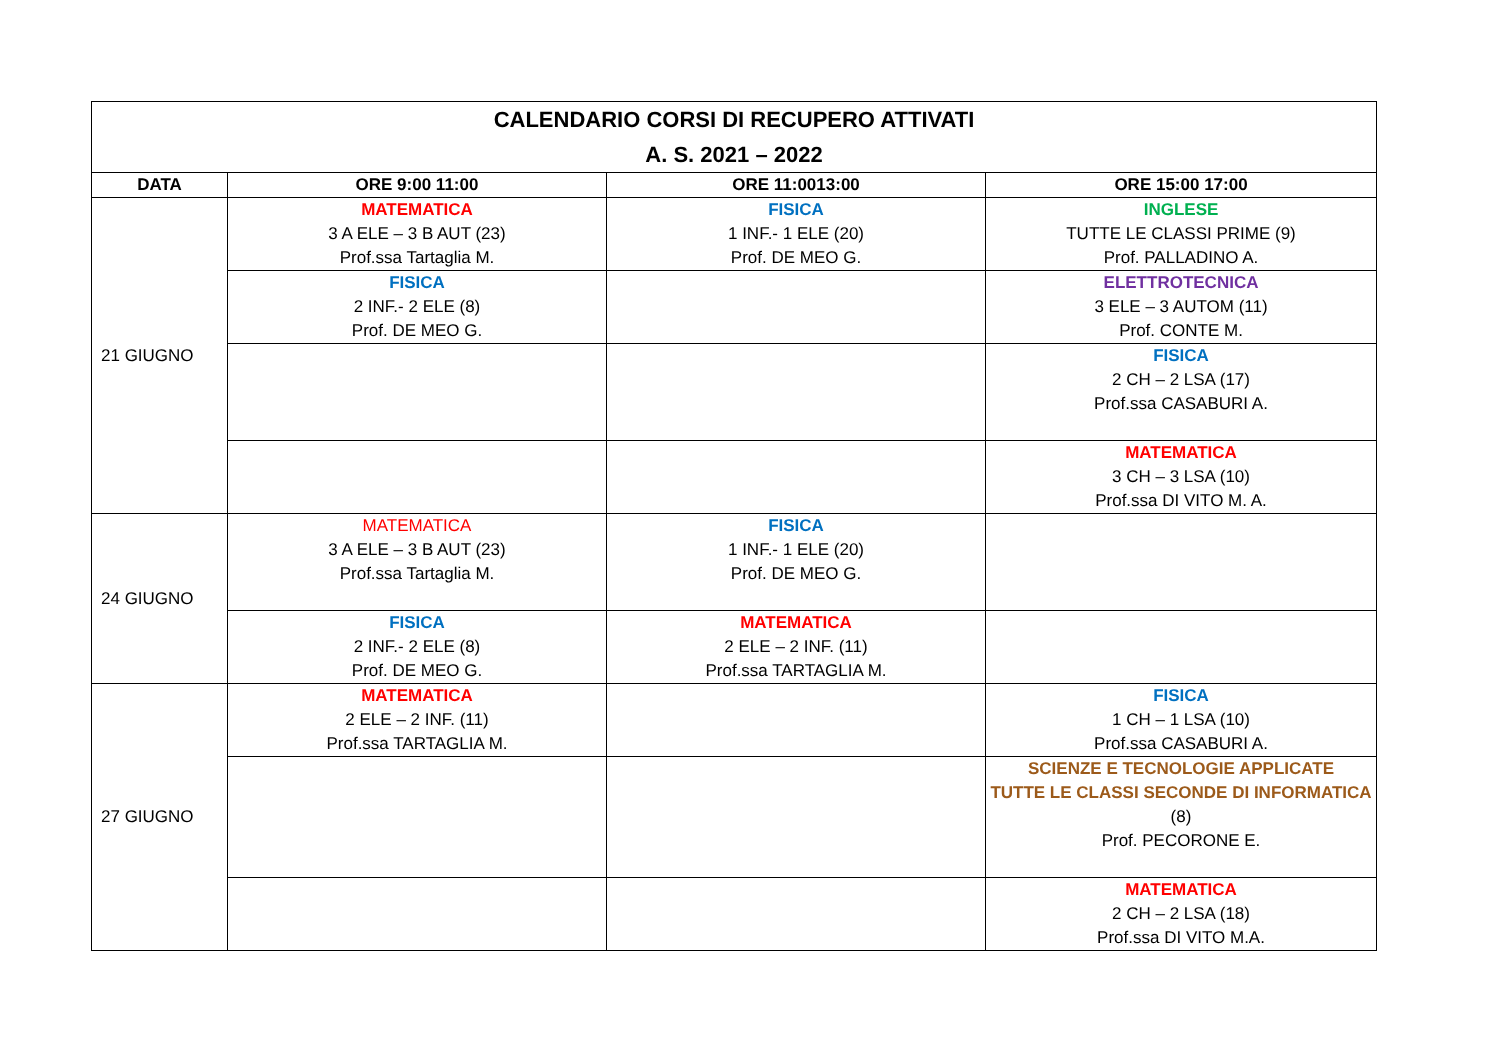| CALENDARIO CORSI DI RECUPERO ATTIVATI A. S. 2021 – 2022 | | | |
| DATA | ORE 9:00 11:00 | ORE 11:0013:00 | ORE 15:00 17:00 |
| 21 GIUGNO | MATEMATICA 3 A ELE – 3 B AUT (23) Prof.ssa Tartaglia M. | FISICA 1 INF.- 1 ELE (20) Prof. DE MEO G. | INGLESE TUTTE LE CLASSI PRIME (9) Prof. PALLADINO A. |
| | FISICA 2 INF.- 2 ELE (8) Prof. DE MEO G. | | ELETTROTECNICA 3 ELE – 3 AUTOM (11) Prof. CONTE M. |
| | | | FISICA 2 CH – 2 LSA (17) Prof.ssa CASABURI A. |
| | | | MATEMATICA 3 CH – 3 LSA (10) Prof.ssa DI VITO M. A. |
| 24 GIUGNO | MATEMATICA 3 A ELE – 3 B AUT (23) Prof.ssa Tartaglia M. | FISICA 1 INF.- 1 ELE (20) Prof. DE MEO G. | |
| | FISICA 2 INF.- 2 ELE (8) Prof. DE MEO G. | MATEMATICA 2 ELE – 2 INF. (11) Prof.ssa TARTAGLIA M. | |
| 27 GIUGNO | MATEMATICA 2 ELE – 2 INF. (11) Prof.ssa TARTAGLIA M. | | FISICA 1 CH – 1 LSA (10) Prof.ssa CASABURI A. |
| | | | SCIENZE E TECNOLOGIE APPLICATE TUTTE LE CLASSI SECONDE DI INFORMATICA (8) Prof. PECORONE E. |
| | | | MATEMATICA 2 CH – 2 LSA (18) Prof.ssa DI VITO M.A. |